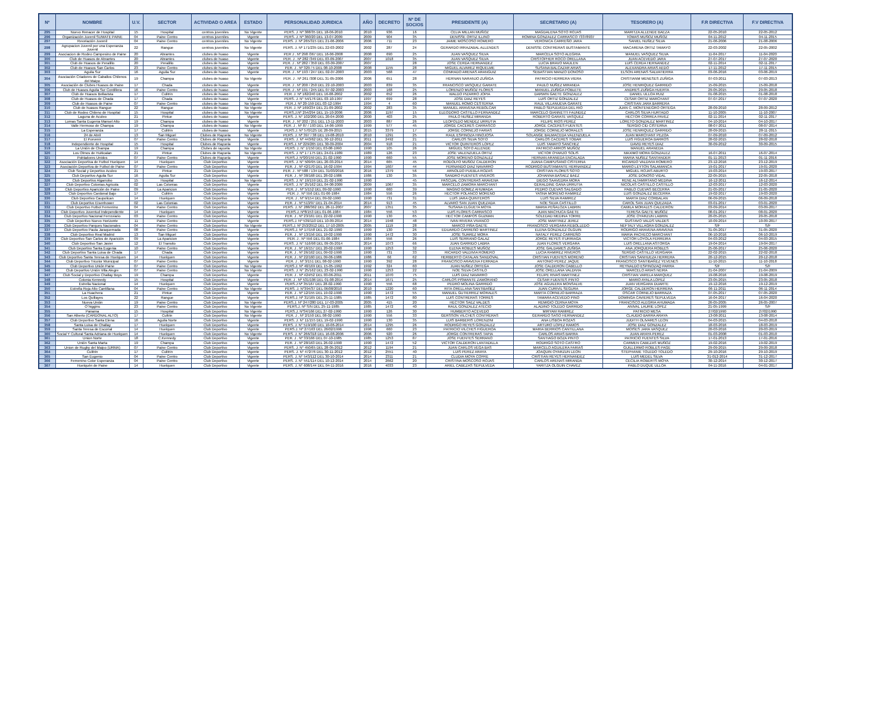| Nº | NOMBRE | U.V. | SECTOR | ACTIVIDAD O AREA | ESTADO | PERSONALIDAD JURIDICA | AÑO | DECRETO | Nº DE SOCIOS | PRESIDENTE (A) | SECRETARIO (A) | TESORERO (A) | F.R DIRECTIVA | F.V DIRECTIVA |
| --- | --- | --- | --- | --- | --- | --- | --- | --- | --- | --- | --- | --- | --- | --- |
| 295 | Nuevo Renacer de Hospital | 15 | Hospital | centros juveniles | No Vigente | PERS. J. Nº 388/35 DEL 18-06-2010 | 2010 | 936 | 16 | CELIA MILLAN MUÑOZ | MAGDALENA SOTO ROJAS | MARITZA ALLENDE BAEZA | 22-05-2010 | 22-05-2012 |
| 296 | Organización Juvenil SUMATE PAINE | 04 | Paine Centro | centros juveniles | Vigente | PERS. J. Nº 360/20 DEL 13-07-2009 | 2009 | 904 | 35 | DENISSE ORTIZ ILLINO | ROMINA GONZALEZ CARRASCO 73378937 | TOMAS MUÑOZ MUÑOZ | 04-11-2012 | 04-11-2015 |
| 297 | Revelación Juvenil | 04 | Paine Centro | centros juveniles | No Vigente | PERS. J. Nº 265/315 DEL 21-06-2006 | 2006 | 711 | 23 | JAIME MOSCOSO ROMERO | VERONICA CARREÑO JARA | SANIEL NUÑEZ SILVA | 21-06-2006 | 21-08-2006 |
| 298 | Agrupacion Juvenil por una Esperanza Juvenil | 22 | Rangue | centros juveniles | No Vigente | PERS. J. Nº 171/235 DEL 22-03-2002 | 2002 | 287 | 24 | GERARDO IRRAZABAL ALLENDES | DENISSE CONTRERAS BUSTAMANTE | MACARENA ORTIZ TAMAYO | 22-03-2002 | 22-05-2002 |
| 299 | Asociacion de Rodeo Campesino de Paine | 20 | Abrantes | clubes de huaso | Vigente | PER J . Nº 298 /367 DEL 16-06-2008 | 2008 | 690 | 25 | JUAN VASQUEZ SILVA | MARCELA SOTO ALEGRIA | MANUEL VASQUEZ SILVA | 11-04-2017 | 11-04-2020 |
| 300 | Club de Huasos de Abrantes | 20 | Abrantes | clubes de huaso | Vigente | PER. J . Nº 282 /349 DEL 03-09-2007 | 2007 | 1018 | 35 | JUAN VASQUEZ SILVA | CRISTOPHER ROCO ORELLANA | JUAN ACEVEDO JARA | 27-07-2017 | 27-07-2020 |
| 301 | Club de Huasos de Peralillo | 20 | Peralillo | clubes de huaso | Vigente | PER. J . Nº 282 / 350 DEL 03-09-2007 | 2007 | | 28 | JOSE CERDA HERNANDEZ | LUCIA BRAVO MAULEN | LUIS CERDA HERNANDEZ | 02-11-2014 | 02-11-2017 |
| 302 | Club de Huasos San Carlos | 23 | Paine Centro | clubes de huaso | Vigente | PER. J . Nº 329 / 5 DEL 08-10-2008 | 2008 | 1155 | 28 | MIGUEL ALVAREZ RIQUELME | SUSANA BALCAZAR ARIAS | ALEXANDRA ARIAS AEDO | 17-11-2012 | 17-11-2015 |
| 303 | Aguila Sur | 16 | Aguila Sur | clubes de huaso | Vigente | PER. J . Nº 193 / 247 DEL 02-07-2003 | 2003 | 568 | 47 | CONRADO ARENAS ARANGUIZ | SEBASTIAN MANZO DONOSO | ELSON ARENAS SALVATIERRA | 03-06-2016 | 03-06-2019 |
| 304 | Asociación Criadores de Caballos Chilenos del Maipo | 19 | Champa | clubes de huaso | No Vigente | PER. J . Nº 261 /308 DEL 31-05-2006 | 2006 | 651 | 28 | HERNAN NARANJO ZUÑIGA | PATRICIO HERRERA VIERA | CRISTIANM MENESES ZUÑIGA | 07-03-2011 | 07-03-2013 |
| 305 | Asociación de Clubes Huasos de Paine | 17 | Chada | clubes de huaso | Vigente | PER. J . Nº 200 / 250 DEL 22-10-2003 | 2003 | 839 | 35 | FRANCISCO VASQUEZ GARATE | PAULO NUÑEZ MIRANDA | JOSE HENRIQUEZ GARRIDO | 15-09-2015 | 15-09-2018 |
| 306 | Club de Huasos Aguila Sur Cordillera | 16 | Paine Centro | clubes de huaso | Vigente | PER. J . Nº 191 / 245 DEL 07-02-2003 | 2003 | 168 | 25 | LORENZO MUÑOZ FLORES | MANUEL ZUÑIGA POBLETE | ANDRES ZUÑIGA HUERTA | 29-05-2015 | 29-05-2018 |
| 307 | Club de Huasos Bellavista | 17 | Culitrin | clubes de huaso | Vigente | PER. J. Nº 182/240 DEL 16-08-2002 | 2002 | 652 | 26 | WALDO PIZARRO JOPIA | DARWIN GAETE GONZALEZ | DANIEL ULLOA RUIZ | 01-08-2015 | 01-08-2018 |
| 308 | Club de Huasos de Chada | 17 | Chada | clubes de huaso | Vigente | PERS. J. N° 54/176 DEL 03-10-1997 | 1997 | 699 | 28 | JOSE DIAZ REYES | LUIS ORTIZ GONZALEZ | CESAR ORTIZ MARCHANT | 07-07-2017 | 07-07-2020 |
| 309 | Club de Huasos de Paine | 07 | Paine Centro | clubes de huaso | No Vigente | PER.J. Nº 20-159 DEL 03-12-1994 | 1994 | 4 | 60 | MANUEL ROMO CESTERNA | RAUL VILLANUEVA GARATE | CRISTIAN JARA BARRERA | | |
| 310 | Club de huasos Rangue | 22 | Rangue | clubes de huaso | No Vigente | PER. J. Nº 169/234 DEL 21-09-2002 | 2002 | 283 | 35 | MANUEL ARAVENA REBOLCAR | PABLO SEPULVEDA DEL RIO | JUAN C. MONTENEGRO ORTEGA | 28-09-2010 | 28-09-2012 |
| 311 | Club de Rodeo Chileno de Hospital | 15 | Hospital | clubes de huaso | No Vigente | PERS.J.Nº 254/294 DEL 15-10-2006 | 2006 | 1197 | 15 | ELEODORO CASTILLO FERNANDEZ | MARCELO GIANNETTI FAUNDEZ | CARLOS SILVA HURTADO | 11-10-2005 | 11-10-2007 |
| 312 | Laguna de Aculeo | 21 | Pintue | clubes de huaso | Vigente | PERS. J. N° 102/200 DEL 20-04-2000 | 2000 | 403 | 25 | PAULO NUÑEZ MIRANDA | ROBERTO GARATE VASQUEZ | HECTOR CORREA PAVEZ | 02-11-2014 | 02-11-2017 |
| 313 | Lomas Santa Eugenia Mansel Alto | 19 | Champa | clubes de huaso | Vigente | PER. J . Nº 202 / 251 DEL 13-11-2003 | 2003 | 887 | 26 | LEOPOLDO MENDEZ URRUTIA | FELIPE RIOS PEREZ | LORETO GONZALEZ MARTINEZ | 04-10-2014 | 04-10-2017 |
| 314 | Valle Hermoso de Champa | 19 | Champa | clubes de huaso | No Vigente | PER. J . Nº 87 / 193 DEL 14-06-1999 | 1999 | 577 | 45 | JORGE CACERES CARRASCO | JORGE CACERES FUENTES | SERGIO CID CISTERNA | 08-07-2011 | 08-07-2014 |
| 315 | La Esperanza | 17 | Culitrin | clubes de huaso | Vigente | PERS.J. Nº 570/125 DE 28-09-2015 | 2015 | 3379 | 17 | JORGE CORNEJO FARIAS | JORGE CORNEJO MORALES | JOSE HENRIQUEZ GARRIDO | 28-09-2015 | 28-11-2015 |
| 316 | 24 de Abril | 13 | San Miguel | Clubes de Rayuela | No Vigente | PERS. J. Nº 397 / 38 DEL 19-08-2010 | 2010 | 1291 | 25 | RAUL ESPINOZA HINOJOSA | SOLANGE BALMACEDA VALENZUELA | JUAN MARCHANT PEZOA | 07-09-2010 | 07-09-2012 |
| 317 | El Porvenir | 07 | Paine Centro | Clubes de Rayuela | Vigente | PERS. J. Nº 443/62 DEL 30-12-2011 | 2011 | 2492 | 21 | CARLOS SILVA SOTO | CARLOS CACERES TOBAR | LUIS FIGUEROA BARROS | 28-02-2015 | 28-02-2018 |
| 318 | Independiente de Hospital | 15 | Hospital | Clubes de Rayuela | Vigente | PERS.J. Nº 229/265 DEL 30-09-2004 | 2004 | 918 | 21 | VICTOR QUINTEROS LOPEZ | LUIS TAMAYO SANCHEZ | DAVID REYES DIAZ | 30-09-2012 | 30-09-2015 |
| 319 | La Unión de Champa | 19 | Champa | Clubes de rayuela | No Vigente | PERS. J. N° 1/150 DEL 03-08-1990 | 1990 | 105 | 26 | MIGUEL SOTO ALLENDE | PATRICIO ARROS MUÑOZ | MANUEL ARANEDA | | |
| 320 | Los Olmos de Huiticalan | 21 | Pintue | Clubes de Rayuela | No Vigente | PERS. J. Nº 1 / 175 DEL 24-01-1989 | 1989 | 126 | 23 | JOSE VALENZUELA ORTIZ | VICTOR OYARZO SOLIS | MAXIMO MORA GONZALEZ | 16-07-2011 | 16-07-2014 |
| 321 | Pobladores Unidos | 07 | Paine Centro | Clubes de Rayuela | Vigente | PERS.J. Nº20/159 DEL 21-02-1990 | 1990 | 660 | 55 | JOSE MORENO GONZALEZ | HERNAN ARANEDA ENCALADA | MARIA NUÑEZ SANTANDER | 01-11-2013 | 01-11-2016 |
| 322 | Asociación Deportiva de Futbol Huelquen | 14 | Huelquen | Club Deportivo | Vigente | PERS. J. N° 509/95 DEL 20-03-2014 | 2014 | 665 | 45 | RODOLFO MUÑOZ CALDERON | JUANA CAMPUSANO CISTERNA | RICARDO VALDIVIA ROMERO | 23-12-2016 | 23-12-2019 |
| 323 | Asociación Deportiva de Futbol de Paine | 07 | Paine Centro | Club Deportivo | Vigente | PER. J . Nº 42/170 DEL 16-02-1994 | 1994 | 1607 | 44 | FERNANDO DIAZ NAVARRO | RODRIGO BUSTAMANTE HERNANDEZ | MARIO LEYTON SALAMANCA | 19-01-2017 | 19-01-2020 |
| 324 | Club Social y Deportivo Aculeo | 21 | Pintue | Club Deportivo | Vigente | PER. J . Nº 588 / 134 DEL 31/03/2016 | 2016 | 1379 | 56 | ARNOLDO PUEBLA ROZAS | CRISTIAN FLORES SOTO | MIGUEL ROJAS ABURTO | 19-03-2014 | 19-03-2017 |
| 325 | Club Deportivo Aguila Sur | 16 | Aguila Sur | Club Deportivo | Vigente | PER. J . Nº 38/168 DEL 28-02-1986 | 1986 | 130 | 35 | SANDRO FUENTES VIVEROS | JOHANNA BASAEZ BAEZ | JOSE DONOSO VIDAL | 22-05-2015 | 22-05-2018 |
| 326 | Club Deportivo Algarrobo | 15 | Hospital | Club Deportivo | No Vigente | PERS. J. N° 19/159 DEL 21-02-1990 | 1990 | | 45 | PASCUAL CONTRERAS ARAVENA | DIEGO SAAVEDRA MORA | RENE ALTAMIRTANO MEDINA | 16-12-2011 | 16-12-2014 |
| 327 | Club Deportivo Colonias Agricola | 02 | Las Colonias | Club Deportivo | Vigente | PERS. J. N° 25/162 DEL 04-08-2009 | 2009 | 1067 | 35 | MARCELO ZAMORA MARCHANT | GERALDINE GANA URRUTIA | NICOLAS CASTILLO CASTILLO | 12-03-2017 | 12-03-2020 |
| 328 | Club Deportivo Aparición de Paine | 09 | La Aparicion | Club Deportivo | Vigente | PER. J . Nº 5/152 DEL 09-02-1990 | 1990 | 660 | 39 | MAGNO GOMEZ AHUMADA | PEDRO CUEVAS SALGADO | PABLO CUEVAS BECERRA | 21-05-2017 | 21-05-2020 |
| 329 | Club Deportivo Cardonal Bajo | 17 | Culitrin | Club Deportivo | Vigente | PER. J . Nº 556 DEL 01-06-1984 | 1984 | 556 | 26 | HECTOR POLANCO MORENO | YASNA MORENO RAMIREZ | LUIS GONZALEZ BECERRA | 19-02-2017 | 19-03-2020 |
| 330 | Club Deportivo Caupolican | 14 | Huelquen | Club Deportivo | Vigente | PER. J . Nº 9/154 DEL 09-02-1990 | 1990 | 731 | 31 | LUIS JARA QUINTEROS | LUIS SILVA RAMIREZ | MARTA DIAZ CORBALAN | 06-09-2015 | 06-09-2018 |
| 331 | Club Deportivo Eisenhower | 02 | Las Colonias | Club Deportivo | Vigente | PER. J . Nº 513/97 DEL 21-04-2014 | 2014 | 913 | 45 | ALVARO SAN JUAN QUEZADA | NOE SILVA CASTILLO | CAROL SAN JUAN QUEZADA | 03-01-2017 | 03-01-2020 |
| 332 | Club Deportivo Futbol Femenino | 04 | Paine Centro | Club Deportivo | Vigente | PERS. J. N° 288/362 DEL 28-11-2007 | 2007 | 1351 | 35 | SUSANA ELGUETA MOYA | MARIA PEÑALOZA LABRIN | CAMILA MORALES CALDERON | 03-09-2014 | 03-09-2017 |
| 333 | Club Deportivo Juventud Independiente | 14 | Huelquen | Club Deportivo | Vigente | PERS.J. Nº8/153 DEL 01-06-1984 | 1984 | 556 | 53 | LUIS FLORES CARRASCO | JUAN MACHUCA GAETE | TERESA GAETE MUÑOZ | 08-01-2017 | 08-01-2020 |
| 334 | Club Deportivo Nacional Ferroviario | 03 | Paine Centro | Club Deportivo | Vigente | PER. J . Nº 23/161 DEL 22-02-1990 | 1990 | 130 | 65 | HECTOR CAMPOS GUZMAN | SOLEDAD MEDINA TORRE | JOSE OYARZUN LABRIN | 20-05-2015 | 20-05-2018 |
| 335 | Club Deportivo Nuevo Horizonte | 11 | Paine Centro | Club Deportivo | Vigente | PERS.J. Nº 539/110 DEL 10-09-2014 | 2014 | 1948 | 48 | IVAN RIVERA VIVANCO | JOSE MARTINEZ JEREZ | GUSTAVO VALDS VALDES | 10-09-2014 | 10-09-2017 |
| 336 | Club Deportivo Parques Nacionales | 04 | Paine Centro | Club Deportivo | No Vigente | PERS.J. Nº 253/2912 DEL 17-10-2005 | 2005 | 1119 | 28 | MARCO PIÑA GAETE | FRANCISCO VERGARA REBOLLEDO | NEFTALY VILLAGRA GONZALEZ | S/F | S/F |
| 337 | Club Deportivo Paula Jaraquemada | 08 | Paine Centro | Club Deportivo | Vigente | PERS.J. Nº 17/158 DEL 21-02-1990 | 1999 | 130 | 26 | EDUARDO CARREÑO MARTINEZ | ELENA GONZALEZ OLGUIN | RODRIGO ARAVENA ARAVENA | 31-05-2017 | 31-05-2020 |
| 338 | Club Deportivo Real Madrid | 13 | San Miguel | Club Deportivo | Vigente | PER. J . Nº 13/156 DEL 19-02-1990 | 1990 | 1472 | 30 | JOSE SUAREZ MORA | NATALY PEREZ CARREÑO | MARIA PACHECO MARCHANT | 06-10-2016 | 06-10-2019 |
| 339 | Club Deportivo San Carlos de Aparición | 09 | La Aparicion | Club Deportivo | Vigente | PER. J . Nº 556 DEL 01-06-1984 | 1984 | 556 | 26 | LUIS SERRANO GALAZ | JORGE REYES ITURRIAGA | VICTOR LOYOLA FERREIRA | 04-03-2012 | 04-03-2015 |
| 340 | Club Deportivo San Javier | 12 | El Transito | Club Deportivo | Vigente | PERS. J. N° 516/98 DEL 09-05-2014 | 2014 | 1073 | 66 | JUAN GARRIDO LABRA | JUAN FLORES VERGARA | LUIS ORELLANA ASTORGA | 19-04-2014 | 19-04-2017 |
| 341 | Club Deportivo Santa Eugenia | 10 | Paine Centro | Club Deportivo | Vigente | PER. J . Nº 16/157 DEL 20-02-1990 | 1990 | 1253 | 32 | ELENA ROBLES MUÑOZ | JOSE GALDAMES ZUÑIGA | ANA JORQUERA ROBLES | 25-06-2017 | 25-06-2020 |
| 342 | Club Deportivo Santa Luisa de Chada | 17 | Chada | Club Deportivo | Vigente | PER. J . Nº 26/162 DEL 09-02-1990 | 1990 | 731 | 33 | RICARDO VALDIVIA ROMERO | LUCIA RAMIREZ RIVEROS | SERGIO CASTILLO VERGARA | 22-02-2015 | 22-02-2018 |
| 343 | Club Deportivo Santa Teresa de Huelquen | 14 | Huelquen | Club Deportivo | Vigente | PER. J . Nº 22/160 DEL 09-06-1986 | 1986 | 66 | 62 | HERIBERTO CATALAN SANDOVAL | CRISTIAN FUENTES MORENO | CRISTIAN SANHUEZA HERRERA | 20-12-2015 | 20-12-2018 |
| 344 | Club Deportivo Tricolor Municipal | 07 | Paine Centro | Club Deportivo | Vigente | PER. J . Nº 3/151 DEL 08-02-1990 | 1990 | 392 | 28 | FRANCISCO ARAVENA FERRADA | ANTONIO PEREZ JAQUE | FRANCISCO SANTIBAÑEZ YEVENES | 11-10-2015 | 11-10-2018 |
| 345 | Club Deportivo Unión Paine | 07 | Paine Centro | Club Deportivo | No Vigente | PERS.J. Nº 40/169 DEL 15-05-1992 | 1992 | 324 | 60 | JUAN NUÑEZ ORTEGA | JOSE CALDERON CABELLO | REYNALDO ESPINOZAQ PARRA | S/F | S/F |
| 346 | Club Deportivo Unión Villa Alegre | 07 | Paine Centro | Club Deportivo | No Vigente | PERS. J. N° 25/162 DEL 23-02-1990 | 1990 | 1253 | 22 | NOE SILVA CASTILO | JOSE ORELLANA VALDIVIA | MARCELO ARIAS NEIRA | 21-04-2007 | 21-04-2009 |
| 347 | Club Social y Deportivo Challay Boys | 19 | Champa | Club Deportivo | Vigente | PER. J . Nº 424/52 DEL 03-06-2011 | 2011 | 1070 | 75 | LUIS DIAZ NAVARRO | FELIPE RIVAS MARTINEZ | CRISTIAN VARELA MARQUEZ | 19-08-2016 | 19-08-2019 |
| 348 | Colonia Kennedy | 15 | Hospital | Club Deportivo | Vigente | PER. J . Nº 531/106 DEL 01-08-2014 | 2014 | 1671 | 25 | CARLOS PISMANTE ZAMORANO | CESAR FUENTES PINTO | MARIO AYALA LOPEZ | 23-05-2015 | 23-05-2018 |
| 349 | Estrella Nacional | 14 | Huelquen | Club Deportivo | Vigente | PERS.J Nº 35/167 DEL 28-02-1990 | 1990 | 556 | 68 | PEDRO MOLINA GARRIDO | JOSE AGUILERA MONSALVE | JUAN VERGARA DUARTE | 19-12-2016 | 19-12-2019 |
| 350 | Estrella Roja Alto Cantillana | 04 | Paine Centro | Club Deportivo | No Vigente | PERS. J. N°394/37 DEL 06/08/2010 | 2010 | 1220 | 60 | RITA ORELLANA SANTIBAÑEZ | JUAN CURIVIL SEGURA | JORGE CALDERON HERRERA | 06-11-2011 | 06-11-2014 |
| 351 | La Huachera | 21 | Pintue | Club Deportivo | Vigente | PER. J . Nº 12/155 DEL 19-02-1990 | 1990 | 1472 | 55 | MANUEL GUTIERREZ MORALES | MARTA CORNEJO BARRAZA | OSCAR CORNEJO BARRAZA | 07-05-2017 | 07-05-2020 |
| 352 | Los Quillayes | 22 | Rangue | Club Deportivo | Vigente | PERS.J. Nº 31/165 DEL 25-11-1985 | 1985 | 1472 | 80 | LUIS CONTRERAS TORRES | TAMARA ACEVEDO PINO | DOMINGA CAVIERES SEPULVEDA | 16-04-2017 | 16-04-2020 |
| 353 | Nueva Unión | 19 | Paine Centro | Club Deportivo | No Vigente | PERS.J. Nº 247/280 DEL 17-03-2005 | 2005 | 415 | 20 | HECTOR SAEZ VALDES | REMIGIO CERNA MOYA | FRANCISCO ALEGRIA AHUMADA | 26-05-2005 | 26-05-2007 |
| 354 | O`higgins | 23 | Paine Centro | Club Deportivo | No Vigente | PERS.J. Nº S/N DEL 25-11-1985 | 1985 | 1472 | 40 | RAUL GONZALEZ ATECIO | ALADINO TOLEDO GARRIDO | ANIVAL LAURIE LOPEZ | 21-05-1999 | S/F |
| 355 | Panama | 15 | Hospital | Club Deportivo | No Vigente | PERS.J. Nº34/166 DEL 27-02-1990 | 1990 | 126 | 30 | HUMBERTO ACEVEDO | MIRYAM RAMIREZ | PATRICIO MESA | 27/02/1990 | 27/02/1990 |
| 356 | San Alberto (CARDONAL ALTO) | 17 | Cultrin | Club Deportivo | No Vigente | PER. J . Nº 2/150 DEL 08-02-1990 | 1990 | 556 | 33 | GERSSON VILCHES CONTRERAS | GERARDO SASO HERNANDEZ | CLAUDIO BARRA ARAYA | 13-08-2011 | 13-08-2014 |
| 357 | Club Deportivo Santa Elena | 16 | Aguila Norte | Club Deportivo | Vigente | PERS. J. N° 11/155 DEL 19-02-1990 | 1990 | 130 | 35 | LUIS BARBERIS LORENZINI | ANA LISBOA ROZAS | JUDITH OLIVARES LEON | 04-03-2015 | 04-03-2018 |
| 358 | Santa Luisa de Challay | 17 | Huelquen | Club Deportivo | Vigente | PERS. J. N° 519/100 DEL 10-06-2014 | 2014 | 1295 | 26 | RODRIGO REYES GONZALEZ | ARTURO LOPEZ RAMOS | JOSE DIAZ GONZALEZ | 18-03-2016 | 18-03-2019 |
| 359 | Santa Teresa de Escorial | 14 | Huelquen | Club Deportivo | Vigente | PERS.J. Nº 27/163 DEL 26/02/1996 | 1996 | 660 | 23 | PATRICIO VILCHES FIGUEROA | MARIA BERRIOS CANTILLANA | MOISES JARA VASQUEZ | 20-03-2016 | 20-03-2019 |
| 360 | Social Y Cultural Santa Adriana de Huelquen | 14 | Huelquen | Club Deportivo | No Vigente | PERS. J. N° 266/318 DEL 16-08-2006 | 2006 | 920 | 26 | JORGE CONTRERAS TAPIA | CARLOS ARIAS BARRA | JUAN ARAYA PEREZ | 01-03-2008 | 01-03-2010 |
| 361 | Union Norte | 18 | C.Kennedy | Club Deportivo | Vigente | PER. J . Nº 33/166 DEL 07-10-1985 | 1985 | 1253 | 87 | JOSE FUENTES SERRANO | SANTIAGO BOZA PINTO | PATRICIO FUENTES SILVA | 17-01-2013 | 17-01-2016 |
| 362 | Unión Santa Marta | 19 | Champa | Club Deportivo | Vigente | PER. J . Nº 28/163 DEL 26-02-1990 | 1990 | 1472 | 52 | VICTOR CALDERON LANTADILLA | RODRIGO SOTO CASTRO | CARMEN CABEZAS MUÑOZ | 19-02-2016 | 19-02-2019 |
| 363 | Union de Rugby del Maipo (URMA) | 07 | Paine Centro | Club Deportivo | Vigente | PERS. J. N° 450/65 DEL 28-05-2012 | 2012 | 1194 | 21 | JUAN CARLOS VEGA BAS | MARCELO AGUILERA FARIAS | GUILLERMO ROBLES PAGE | 29-09-2015 | 29-09-2018 |
| 364 | Culitrin | 17 | Culitrin | Club Deportivo | Vigente | PERS. J. N° 472/76 DEL 30-11-2012 | 2012 | 2551 | 40 | LUIS PEREZ ARAYA | JOAQUIN OYARZUN LEON | STEPHANIE TOLEDO TOLEDO | 29-10-2016 | 29-10-2019 |
| 365 | San Eugenio | 04 | Paine Centro | Club Deportivo | Vigente | PERS. J. N° 543/112 DEL 30-10-2014 | 2014 | 2311 | 21 | CLUDIA MOYA COFRE | CRISTIAN REYES HERNANDEZ | LUIS MEDEL SILVA | 31-012-2014 | 31-12-2017 |
| 366 | Femenino Color Esperanza | 04 | Paine Centro | Club Deportivo | Vigente | PERS. J. N° 551/114 DEL 10-12-2014 | 2014 | 2662 | 20 | CRISTINA MOSCOSO ROJAS | CARLOS ARENAS MIRANDA | CECILIA ROBERTS MOYA | 30-12-2014 | 30-12-2017 |
| 367 | Huelquén de Paine | 14 | Huelquen | Club Deportivo | Vigente | PERS. J. N° 608/144 DEL 04-11-2016 | 2016 | 4033 | 23 | ARIEL CABEZAS SEPULVEDA | YARITZA OLGUIN CHAVEZ | PABLO DUQUE ULLOA | 04-11-2016 | 04-01-2017 |